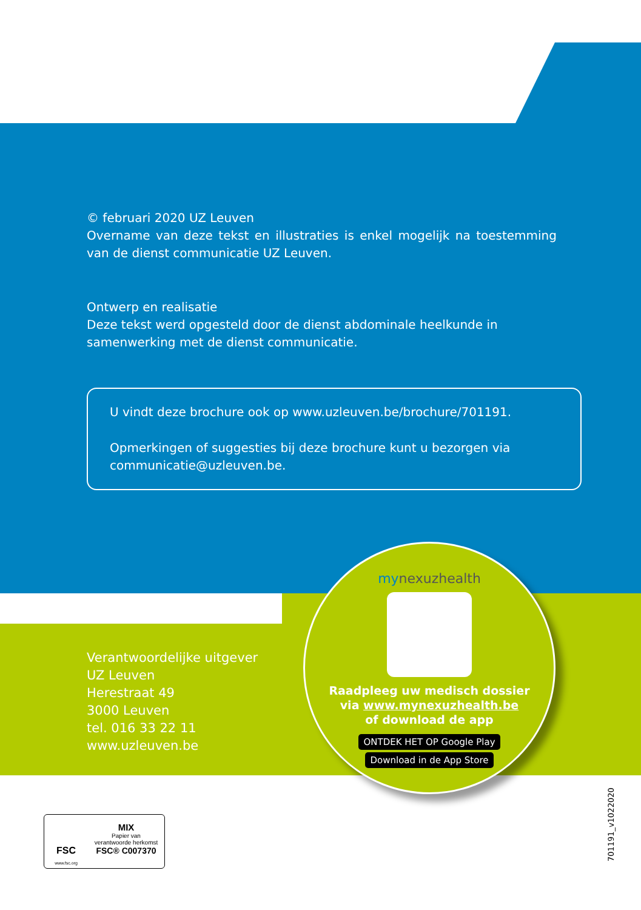© februari 2020 UZ Leuven
Overname van deze tekst en illustraties is enkel mogelijk na toestemming van de dienst communicatie UZ Leuven.
Ontwerp en realisatie
Deze tekst werd opgesteld door de dienst abdominale heelkunde in samenwerking met de dienst communicatie.
U vindt deze brochure ook op www.uzleuven.be/brochure/701191.
Opmerkingen of suggesties bij deze brochure kunt u bezorgen via communicatie@uzleuven.be.
Verantwoordelijke uitgever
UZ Leuven
Herestraat 49
3000 Leuven
tel. 016 33 22 11
www.uzleuven.be
mynexuzhealth
Raadpleeg uw medisch dossier
via www.mynexuzhealth.be
of download de app
ONTDEK HET OP Google Play Download in de App Store
FSC
www.fsc.org
MIX
Papier van
verantwoorde herkomst
FSC® C007370
701191_v1022020